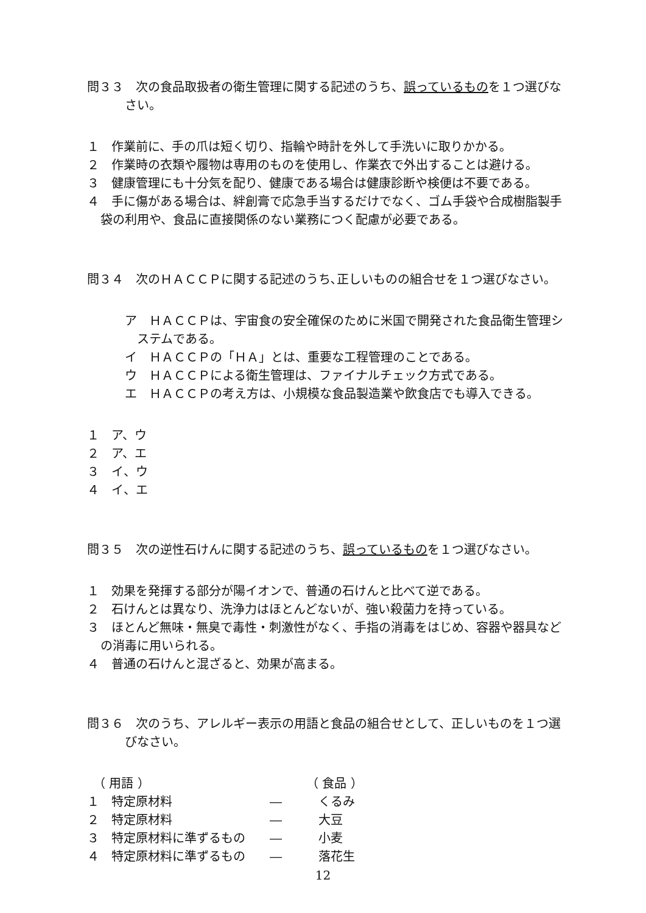問３３　次の食品取扱者の衛生管理に関する記述のうち、誤っているものを１つ選びなさい。
１　作業前に、手の爪は短く切り、指輪や時計を外して手洗いに取りかかる。
２　作業時の衣類や履物は専用のものを使用し、作業衣で外出することは避ける。
３　健康管理にも十分気を配り、健康である場合は健康診断や検便は不要である。
４　手に傷がある場合は、絆創膏で応急手当するだけでなく、ゴム手袋や合成樹脂製手袋の利用や、食品に直接関係のない業務につく配慮が必要である。
問３４　次のＨＡＣＣＰに関する記述のうち､正しいものの組合せを１つ選びなさい。
ア　ＨＡＣＣＰは、宇宙食の安全確保のために米国で開発された食品衛生管理システムである。
イ　ＨＡＣＣＰの「ＨＡ」とは、重要な工程管理のことである。
ウ　ＨＡＣＣＰによる衛生管理は、ファイナルチェック方式である。
エ　ＨＡＣＣＰの考え方は、小規模な食品製造業や飲食店でも導入できる。
１　ア、ウ
２　ア、エ
３　イ、ウ
４　イ、エ
問３５　次の逆性石けんに関する記述のうち、誤っているものを１つ選びなさい。
１　効果を発揮する部分が陽イオンで、普通の石けんと比べて逆である。
２　石けんとは異なり、洗浄力はほとんどないが、強い殺菌力を持っている。
３　ほとんど無味・無臭で毒性・刺激性がなく、手指の消毒をはじめ、容器や器具などの消毒に用いられる。
４　普通の石けんと混ざると、効果が高まる。
問３６　次のうち、アレルギー表示の用語と食品の組合せとして、正しいものを１つ選びなさい。
| （ 用語 ） | | （ 食品 ） |
| １ 特定原材料 | ― | くるみ |
| ２ 特定原材料 | ― | 大豆 |
| ３ 特定原材料に準ずるもの | ― | 小麦 |
| ４ 特定原材料に準ずるもの | ― | 落花生 |
12